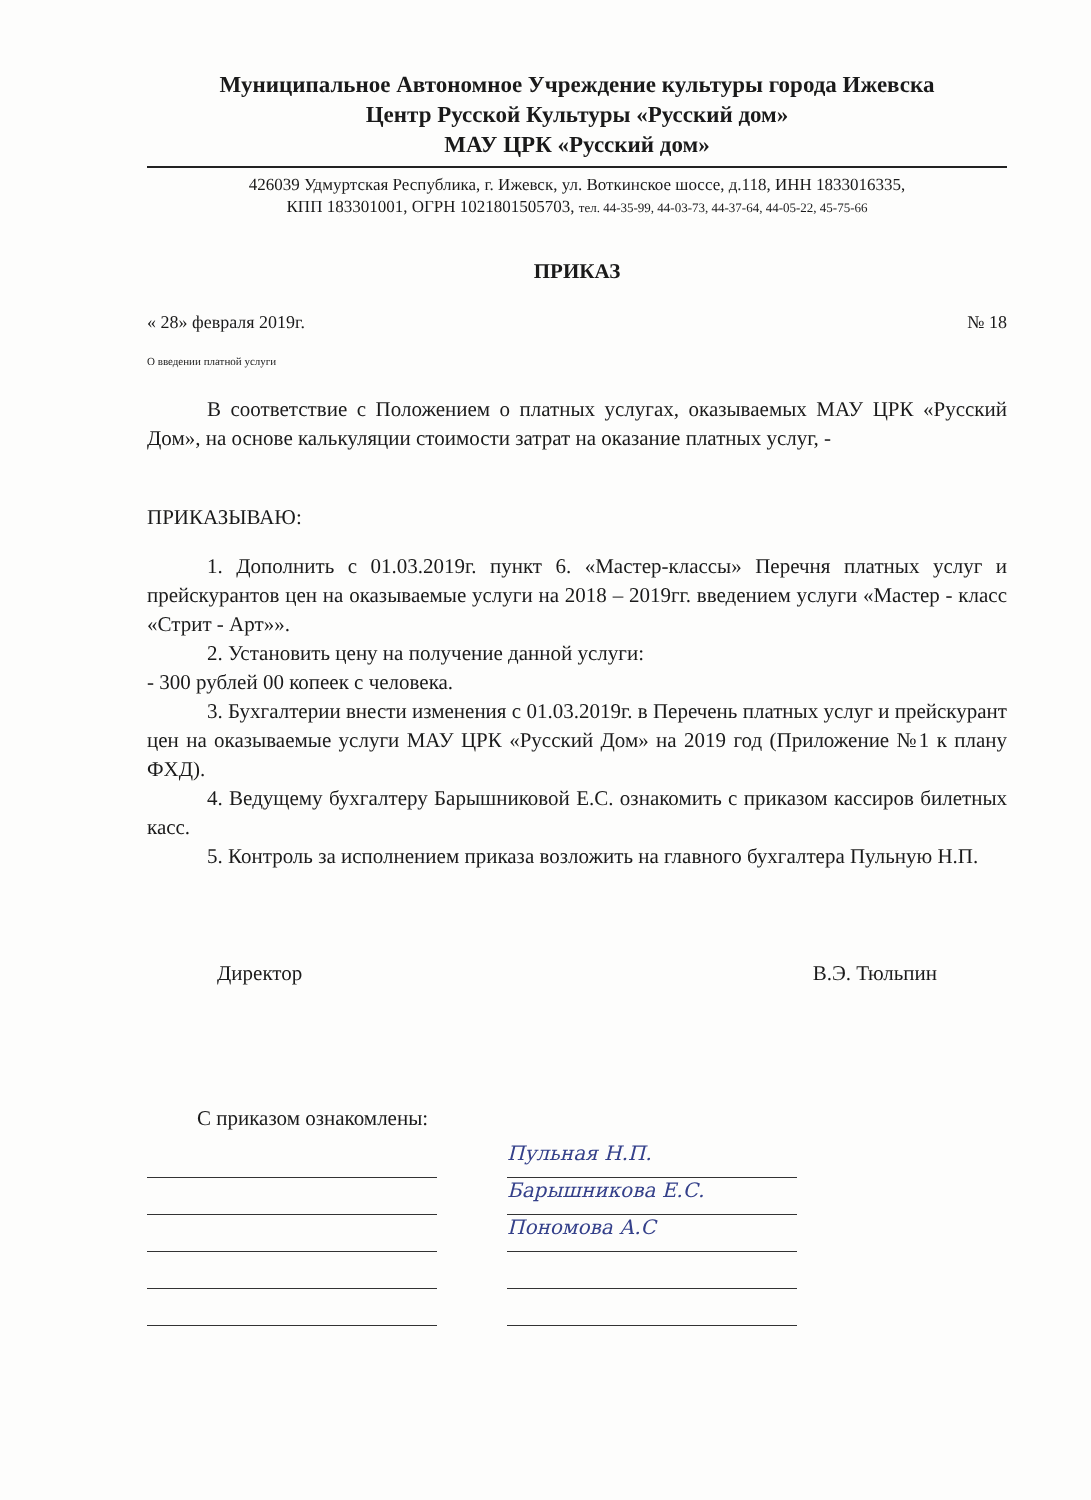Муниципальное Автономное Учреждение культуры города Ижевска
Центр Русской Культуры «Русский дом»
МАУ ЦРК «Русский дом»
426039 Удмуртская Республика, г. Ижевск, ул. Воткинское шоссе, д.118, ИНН 1833016335,
КПП 183301001, ОГРН 1021801505703, тел. 44-35-99, 44-03-73, 44-37-64, 44-05-22, 45-75-66
ПРИКАЗ
« 28» февраля 2019г. № 18
О введении платной услуги
В соответствие с Положением о платных услугах, оказываемых МАУ ЦРК «Русский Дом», на основе калькуляции стоимости затрат на оказание платных услуг, -
ПРИКАЗЫВАЮ:
1. Дополнить с 01.03.2019г. пункт 6. «Мастер-классы» Перечня платных услуг и прейскурантов цен на оказываемые услуги на 2018 – 2019гг. введением услуги «Мастер - класс «Стрит - Арт»».
2. Установить цену на получение данной услуги:
- 300 рублей 00 копеек с человека.
3. Бухгалтерии внести изменения с 01.03.2019г. в Перечень платных услуг и прейскурант цен на оказываемые услуги МАУ ЦРК «Русский Дом» на 2019 год (Приложение №1 к плану ФХД).
4. Ведущему бухгалтеру Барышниковой Е.С. ознакомить с приказом кассиров билетных касс.
5. Контроль за исполнением приказа возложить на главного бухгалтера Пульную Н.П.
Директор В.Э. Тюльпин
С приказом ознакомлены:
Пульная Н.П.
Барышникова Е.С.
Пономова А.С